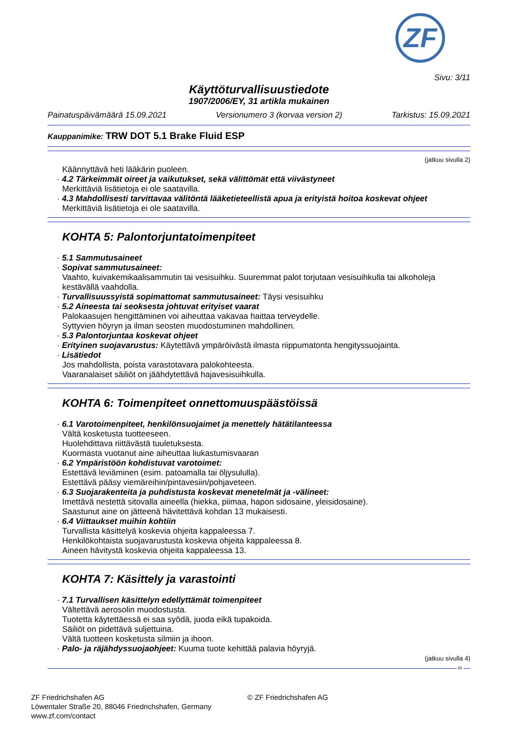ZF
Sivu: 3/11
Käyttöturvallisuustiedote
1907/2006/EY, 31 artikla mukainen
Painatuspäivämäärä 15.09.2021 Versionumero 3 (korvaa version 2) Tarkistus: 15.09.2021
Kauppanimike: TRW DOT 5.1 Brake Fluid ESP
(jatkuu sivulla 2)
Käännyttävä heti lääkärin puoleen.
· 4.2 Tärkeimmät oireet ja vaikutukset, sekä välittömät että viivästyneet
Merkittäviä lisätietoja ei ole saatavilla.
· 4.3 Mahdollisesti tarvittavaa välitöntä lääketieteellistä apua ja erityistä hoitoa koskevat ohjeet
Merkittäviä lisätietoja ei ole saatavilla.
KOHTA 5: Palontorjuntatoimenpiteet
· 5.1 Sammutusaineet
· Sopivat sammutusaineet:
Vaahto, kuivakemikaalisammutin tai vesisuihku. Suuremmat palot torjutaan vesisuihkulla tai alkoholeja kestävällä vaahdolla.
· Turvallisuussyistä sopimattomat sammutusaineet: Täysi vesisuihku
· 5.2 Aineesta tai seoksesta johtuvat erityiset vaarat
Palokaasujen hengittäminen voi aiheuttaa vakavaa haittaa terveydelle.
Syttyvien höyryn ja ilman seosten muodostuminen mahdollinen.
· 5.3 Palontorjuntaa koskevat ohjeet
· Erityinen suojavarustus: Käytettävä ympäröivästä ilmasta riippumatonta hengityssuojainta.
· Lisätiedot
Jos mahdollista, poista varastotavara palokohteesta.
Vaaranalaiset säiliöt on jäähdytettävä hajavesisuihkulla.
KOHTA 6: Toimenpiteet onnettomuuspäästöissä
· 6.1 Varotoimenpiteet, henkilönsuojaimet ja menettely hätätilanteessa
Vältä kosketusta tuotteeseen.
Huolehdittava riittävästä tuuletuksesta.
Kuormasta vuotanut aine aiheuttaa liukastumisvaaran
· 6.2 Ympäristöön kohdistuvat varotoimet:
Estettävä leviäminen (esim. patoamalla tai öljysululla).
Estettävä pääsy viemäreihin/pintavesiin/pohjaveteen.
· 6.3 Suojarakenteita ja puhdistusta koskevat menetelmät ja -välineet:
Imettävä nestettä sitovalla aineella (hiekka, piimaa, hapon sidosaine, yleisidosaine).
Saastunut aine on jätteenä hävitettävä kohdan 13 mukaisesti.
· 6.4 Viittaukset muihin kohtiin
Turvallista käsittelyä koskevia ohjeita kappaleessa 7.
Henkilökohtaista suojavarustusta koskevia ohjeita kappaleessa 8.
Aineen hävitystä koskevia ohjeita kappaleessa 13.
KOHTA 7: Käsittely ja varastointi
· 7.1 Turvallisen käsittelyn edellyttämät toimenpiteet
Vältettävä aerosolin muodostusta.
Tuotetta käytettäessä ei saa syödä, juoda eikä tupakoida.
Säiliöt on pidettävä suljettuina.
Vältä tuotteen kosketusta silmiin ja ihoon.
· Palo- ja räjähdyssuojaohjeet: Kuuma tuote kehittää palavia höyryjä.
(jatkuu sivulla 4)
FI
ZF Friedrichshafen AG
Löwentaler Straße 20, 88046 Friedrichshafen, Germany
www.zf.com/contact
© ZF Friedrichshafen AG